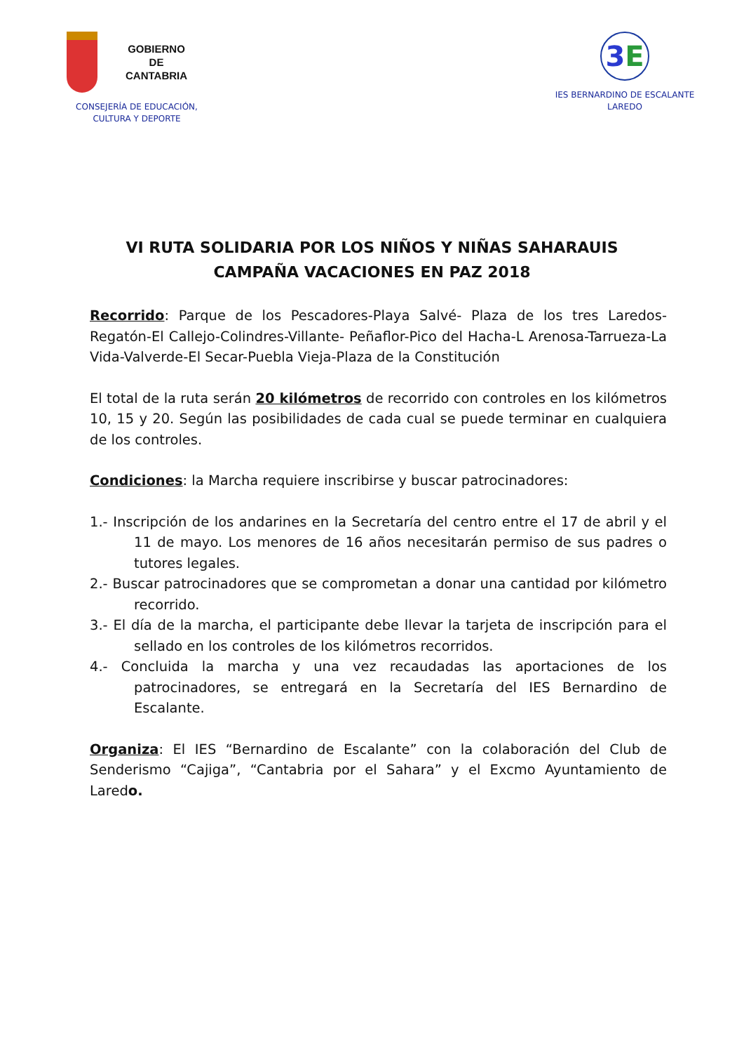GOBIERNO
DE
CANTABRIA
CONSEJERÍA DE EDUCACIÓN,
CULTURA Y DEPORTE
3E
IES BERNARDINO DE ESCALANTE
LAREDO
VI RUTA SOLIDARIA POR LOS NIÑOS Y NIÑAS SAHARAUIS
CAMPAÑA VACACIONES EN PAZ 2018
Recorrido: Parque de los Pescadores-Playa Salvé- Plaza de los tres Laredos-Regatón-El Callejo-Colindres-Villante- Peñaflor-Pico del Hacha-L Arenosa-Tarrueza-La Vida-Valverde-El Secar-Puebla Vieja-Plaza de la Constitución
El total de la ruta serán 20 kilómetros de recorrido con controles en los kilómetros 10, 15 y 20. Según las posibilidades de cada cual se puede terminar en cualquiera de los controles.
Condiciones: la Marcha requiere inscribirse y buscar patrocinadores:
1.- Inscripción de los andarines en la Secretaría del centro entre el 17 de abril y el 11 de mayo. Los menores de 16 años necesitarán permiso de sus padres o tutores legales.
2.- Buscar patrocinadores que se comprometan a donar una cantidad por kilómetro recorrido.
3.- El día de la marcha, el participante debe llevar la tarjeta de inscripción para el sellado en los controles de los kilómetros recorridos.
4.- Concluida la marcha y una vez recaudadas las aportaciones de los patrocinadores, se entregará en la Secretaría del IES Bernardino de Escalante.
Organiza: El IES “Bernardino de Escalante” con la colaboración del Club de Senderismo “Cajiga”, “Cantabria por el Sahara” y el Excmo Ayuntamiento de Laredo.